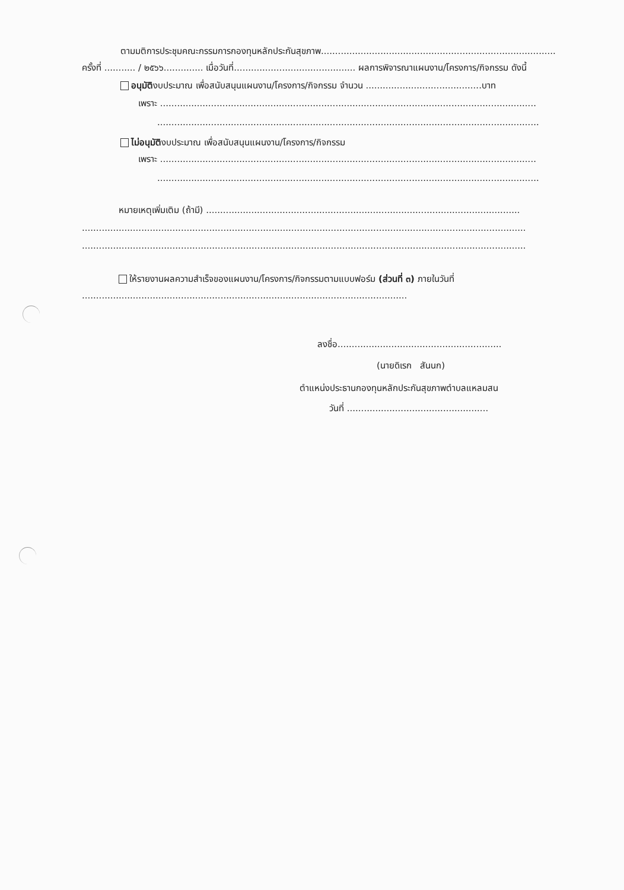ตามมติการประชุมคณะกรรมการกองทุนหลักประกันสุขภาพ...................................................................................
ครั้งที่ ........... / ๒๕๖๖.............. เมื่อวันที่........................................... ผลการพิจารณาแผนงาน/โครงการ/กิจกรรม ดังนี้
อนุมัติงบประมาณ เพื่อสนับสนุนแผนงาน/โครงการ/กิจกรรม จำนวน .........................................บาท
เพราะ .....................................................................................................................................
.......................................................................................................................................
ไม่อนุมัติงบประมาณ เพื่อสนับสนุนแผนงาน/โครงการ/กิจกรรม
เพราะ .....................................................................................................................................
.......................................................................................................................................
หมายเหตุเพิ่มเติม (ถ้ามี) ...............................................................................................................
.............................................................................................................................................................
.............................................................................................................................................................
ให้รายงานผลความสำเร็จของแผนงาน/โครงการ/กิจกรรมตามแบบฟอร์ม (ส่วนที่ ๓) ภายในวันที่
...................................................................................................................
ลงชื่อ..........................................................
(นายดิเรก สันนก)
ตำแหน่งประธานกองทุนหลักประกันสุขภาพตำบลแหลมสน
วันที่ ..................................................